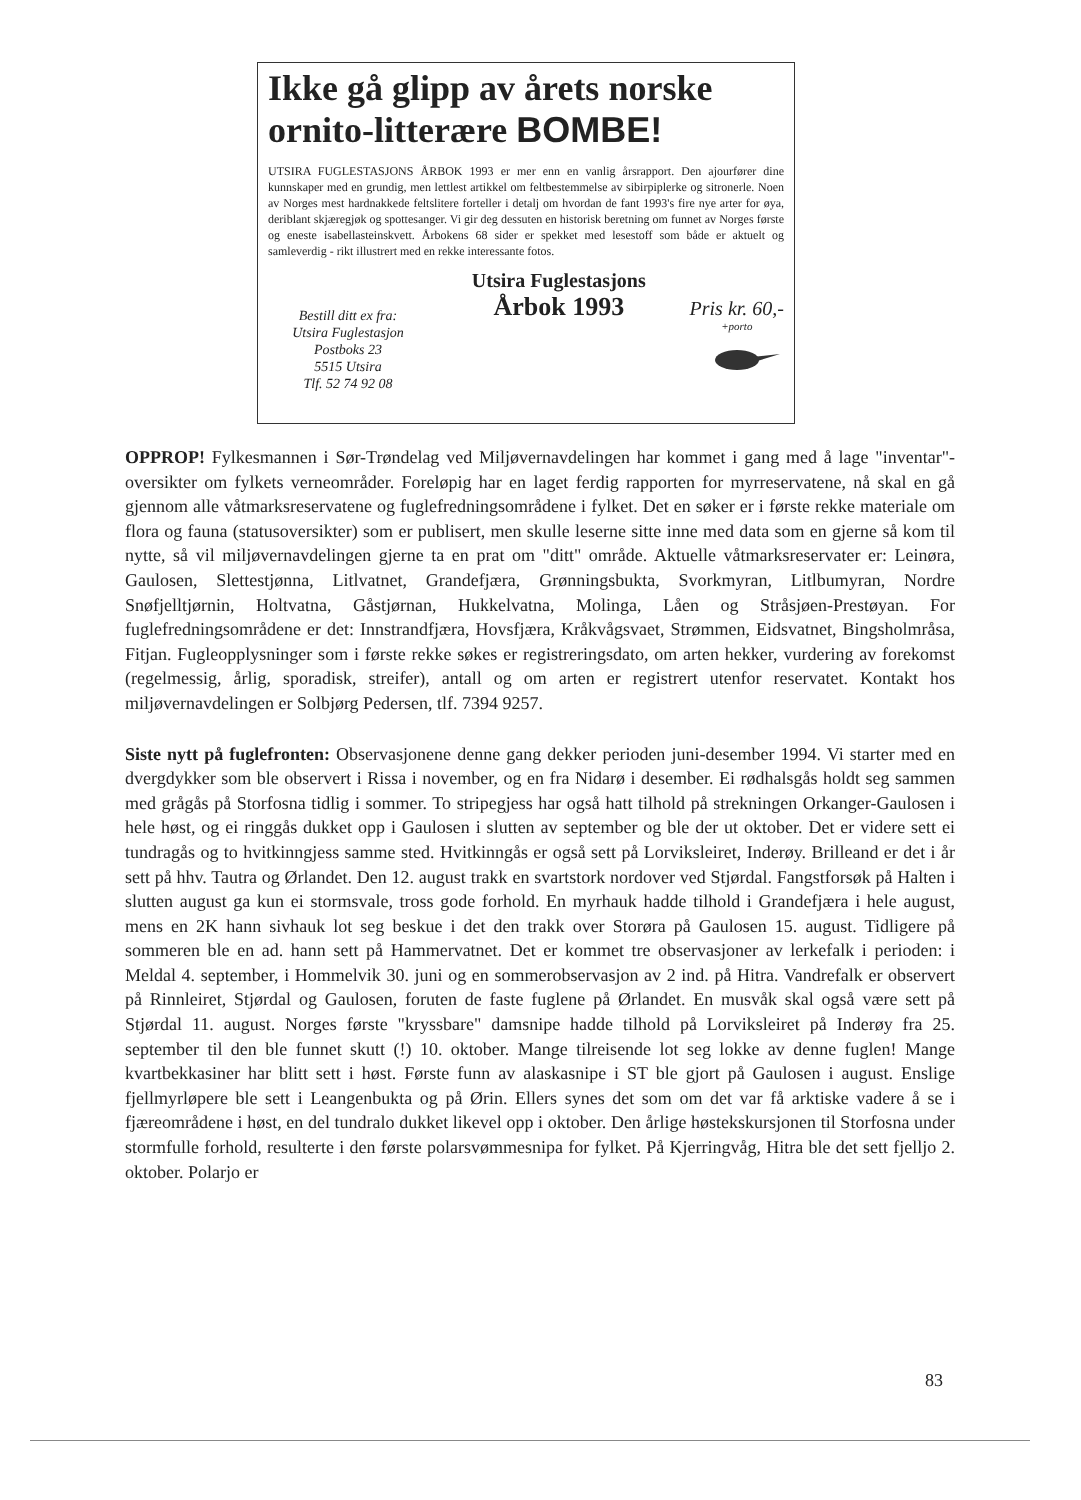Ikke gå glipp av årets norske ornito-litterære BOMBE!
UTSIRA FUGLESTASJONS ÅRBOK 1993 er mer enn en vanlig årsrapport. Den ajourfører dine kunnskaper med en grundig, men lettlest artikkel om feltbestemmelse av sibirpiplerke og sitronerle. Noen av Norges mest hardnakkede feltslitere forteller i detalj om hvordan de fant 1993's fire nye arter for øya, deriblant skjæregjøk og spottesanger. Vi gir deg dessuten en historisk beretning om funnet av Norges første og eneste isabellasteinskvett. Årbokens 68 sider er spekket med lesestoff som både er aktuelt og samleverdig - rikt illustrert med en rekke interessante fotos.
Bestill ditt ex fra:
Utsira Fuglestasjon
Postboks 23
5515 Utsira
Tlf. 52 74 92 08
Utsira Fuglestasjons
Årbok 1993
Pris kr. 60,-
+porto
OPPROP! Fylkesmannen i Sør-Trøndelag ved Miljøvernavdelingen har kommet i gang med å lage "inventar"-oversikter om fylkets verneområder. Foreløpig har en laget ferdig rapporten for myrreservatene, nå skal en gå gjennom alle våtmarksreservatene og fuglefredningsområdene i fylket. Det en søker er i første rekke materiale om flora og fauna (statusoversikter) som er publisert, men skulle leserne sitte inne med data som en gjerne så kom til nytte, så vil miljøvernavdelingen gjerne ta en prat om "ditt" område. Aktuelle våtmarksreservater er: Leinøra, Gaulosen, Slettestjønna, Litlvatnet, Grandefjæra, Grønningsbukta, Svorkmyran, Litlbumyran, Nordre Snøfjelltjørnin, Holtvatna, Gåstjørnan, Hukkelvatna, Molinga, Låen og Stråsjøen-Prestøyan. For fuglefredningsområdene er det: Innstrandfjæra, Hovsfjæra, Kråkvågsvaet, Strømmen, Eidsvatnet, Bingsholmråsa, Fitjan. Fugleopplysninger som i første rekke søkes er registreringsdato, om arten hekker, vurdering av forekomst (regelmessig, årlig, sporadisk, streifer), antall og om arten er registrert utenfor reservatet. Kontakt hos miljøvernavdelingen er Solbjørg Pedersen, tlf. 7394 9257.
Siste nytt på fuglefronten: Observasjonene denne gang dekker perioden juni-desember 1994. Vi starter med en dvergdykker som ble observert i Rissa i november, og en fra Nidarø i desember. Ei rødhalsgås holdt seg sammen med grågås på Storfosna tidlig i sommer. To stripegjess har også hatt tilhold på strekningen Orkanger-Gaulosen i hele høst, og ei ringgås dukket opp i Gaulosen i slutten av september og ble der ut oktober. Det er videre sett ei tundragås og to hvitkinngjess samme sted. Hvitkinngås er også sett på Lorviksleiret, Inderøy. Brilleand er det i år sett på hhv. Tautra og Ørlandet. Den 12. august trakk en svartstork nordover ved Stjørdal. Fangstforsøk på Halten i slutten august ga kun ei stormsvale, tross gode forhold. En myrhauk hadde tilhold i Grandefjæra i hele august, mens en 2K hann sivhauk lot seg beskue i det den trakk over Storøra på Gaulosen 15. august. Tidligere på sommeren ble en ad. hann sett på Hammervatnet. Det er kommet tre observasjoner av lerkefalk i perioden: i Meldal 4. september, i Hommelvik 30. juni og en sommerobservasjon av 2 ind. på Hitra. Vandrefalk er observert på Rinnleiret, Stjørdal og Gaulosen, foruten de faste fuglene på Ørlandet. En musvåk skal også være sett på Stjørdal 11. august. Norges første "kryssbare" damsnipe hadde tilhold på Lorviksleiret på Inderøy fra 25. september til den ble funnet skutt (!) 10. oktober. Mange tilreisende lot seg lokke av denne fuglen! Mange kvartbekkasiner har blitt sett i høst. Første funn av alaskasnipe i ST ble gjort på Gaulosen i august. Enslige fjellmyrløpere ble sett i Leangenbukta og på Ørin. Ellers synes det som om det var få arktiske vadere å se i fjæreområdene i høst, en del tundralo dukket likevel opp i oktober. Den årlige høstekskursjonen til Storfosna under stormfulle forhold, resulterte i den første polarsvømmesnipa for fylket. På Kjerringvåg, Hitra ble det sett fjelljo 2. oktober. Polarjo er
83